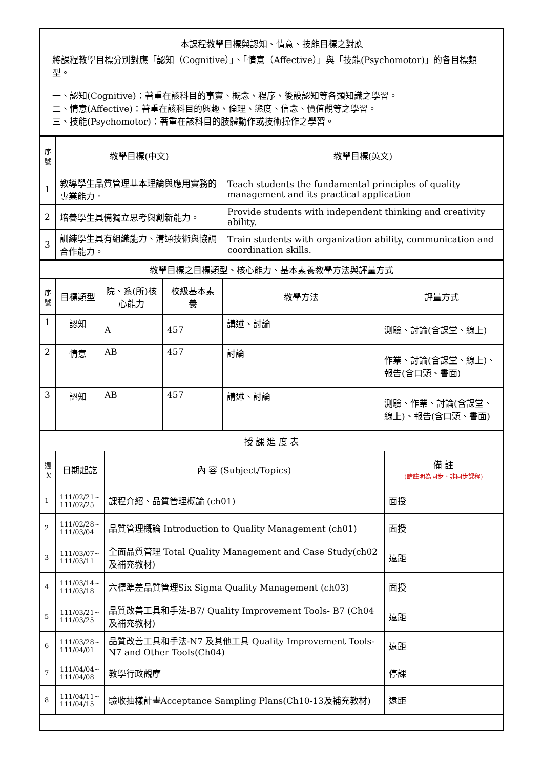本課程教學目標與認知、情意、技能目標之對應
將課程教學目標分別對應「認知（Cognitive）」、「情意（Affective）」與「技能(Psychomotor)」的各目標類型。
一、認知(Cognitive)：著重在該科目的事實、概念、程序、後設認知等各類知識之學習。
二、情意(Affective)：著重在該科目的興趣、倫理、態度、信念、價值觀等之學習。
三、技能(Psychomotor)：著重在該科目的肢體動作或技術操作之學習。
| 序號 | 教學目標(中文) | 教學目標(英文) |
| --- | --- | --- |
| 1 | 教導學生品質管理基本理論與應用實務的專業能力。 | Teach students the fundamental principles of quality management and its practical application |
| 2 | 培養學生具備獨立思考與創新能力。 | Provide students with independent thinking and creativity ability. |
| 3 | 訓練學生具有組織能力、溝通技術與協調合作能力。 | Train students with organization ability, communication and coordination skills. |
| 教學目標之目標類型、核心能力、基本素養教學方法與評量方式 | | |
| 序號 | 目標類型 | 院、系(所)核心能力 | 校級基本素養 | 教學方法 | 評量方式 |
| --- | --- | --- | --- | --- | --- |
| 1 | 認知 | A | 457 | 講述、討論 | 測驗、討論(含課堂、線上) |
| 2 | 情意 | AB | 457 | 討論 | 作業、討論(含課堂、線上)、報告(含口頭、書面) |
| 3 | 認知 | AB | 457 | 講述、討論 | 測驗、作業、討論(含課堂、線上)、報告(含口頭、書面) |
| 授 課 進 度 表 | | | |
| 週次 | 日期起訖 | 內 容 (Subject/Topics) | 備 註 (請註明為同步、非同步課程) |
| 1 | 111/02/21~ 111/02/25 | 課程介紹、品質管理概論 (ch01) | 面授 |
| 2 | 111/02/28~ 111/03/04 | 品質管理概論 Introduction to Quality Management (ch01) | 面授 |
| 3 | 111/03/07~ 111/03/11 | 全面品質管理 Total Quality Management and Case Study(ch02及補充教材) | 遠距 |
| 4 | 111/03/14~ 111/03/18 | 六標準差品質管理Six Sigma Quality Management (ch03) | 面授 |
| 5 | 111/03/21~ 111/03/25 | 品質改善工具和手法-B7/ Quality Improvement Tools- B7 (Ch04及補充教材) | 遠距 |
| 6 | 111/03/28~ 111/04/01 | 品質改善工具和手法-N7 及其他工具 Quality Improvement Tools- N7 and Other Tools(Ch04) | 遠距 |
| 7 | 111/04/04~ 111/04/08 | 教學行政觀摩 | 停課 |
| 8 | 111/04/11~ 111/04/15 | 驗收抽樣計畫Acceptance Sampling Plans(Ch10-13及補充教材) | 遠距 |